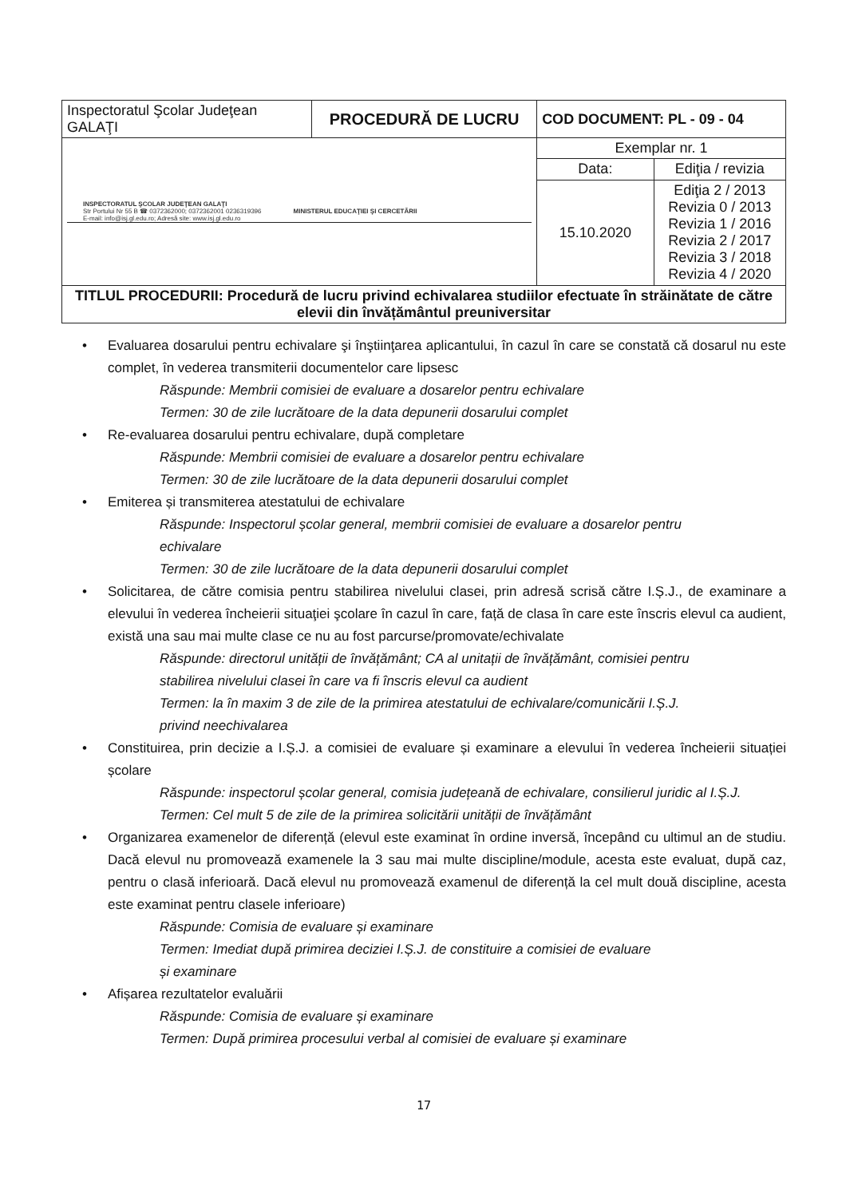| Inspectoratul Şcolar Judeţean GALAŢI | PROCEDURĂ DE LUCRU | COD DOCUMENT: PL - 09 - 04 | |
| INSPECTORATUL ŞCOLAR JUDEŢEAN GALAŢI Str Portului Nr 55 B ☎ 0372362000; 0372362001 0236319396 E-mail: info@isj.gl.edu.ro; Adresă site: www.isj.gl.edu.ro MINISTERUL EDUCAŢIEI ŞI CERCETĂRII | | Exemplar nr. 1 | |
| | | Data: | Ediţia / revizia |
| | | 15.10.2020 | Ediţia 2 / 2013 Revizia 0 / 2013 Revizia 1 / 2016 Revizia 2 / 2017 Revizia 3 / 2018 Revizia 4 / 2020 |
| TITLUL PROCEDURII: Procedură de lucru privind echivalarea studiilor efectuate în străinătate de către elevii din învățământul preuniversitar | | | |
• Evaluarea dosarului pentru echivalare şi înştiinţarea aplicantului, în cazul în care se constată că dosarul nu este complet, în vederea transmiterii documentelor care lipsesc
Răspunde: Membrii comisiei de evaluare a dosarelor pentru echivalare
Termen: 30 de zile lucrătoare de la data depunerii dosarului complet
• Re-evaluarea dosarului pentru echivalare, după completare
Răspunde: Membrii comisiei de evaluare a dosarelor pentru echivalare
Termen: 30 de zile lucrătoare de la data depunerii dosarului complet
• Emiterea și transmiterea atestatului de echivalare
Răspunde: Inspectorul școlar general, membrii comisiei de evaluare a dosarelor pentru
echivalare
Termen: 30 de zile lucrătoare de la data depunerii dosarului complet
• Solicitarea, de către comisia pentru stabilirea nivelului clasei, prin adresă scrisă către I.Ș.J., de examinare a elevului în vederea încheierii situaţiei şcolare în cazul în care, față de clasa în care este înscris elevul ca audient, există una sau mai multe clase ce nu au fost parcurse/promovate/echivalate
Răspunde: directorul unității de învățământ; CA al unitații de învățământ, comisiei pentru
stabilirea nivelului clasei în care va fi înscris elevul ca audient
Termen: la în maxim 3 de zile de la primirea atestatului de echivalare/comunicării I.Ș.J.
privind neechivalarea
• Constituirea, prin decizie a I.Ș.J. a comisiei de evaluare și examinare a elevului în vederea încheierii situației școlare
Răspunde: inspectorul școlar general, comisia județeană de echivalare, consilierul juridic al I.Ș.J.
Termen: Cel mult 5 de zile de la primirea solicitării unității de învățământ
• Organizarea examenelor de diferență (elevul este examinat în ordine inversă, începând cu ultimul an de studiu. Dacă elevul nu promovează examenele la 3 sau mai multe discipline/module, acesta este evaluat, după caz, pentru o clasă inferioară. Dacă elevul nu promovează examenul de diferență la cel mult două discipline, acesta este examinat pentru clasele inferioare)
Răspunde: Comisia de evaluare și examinare
Termen: Imediat după primirea deciziei I.Ș.J. de constituire a comisiei de evaluare
și examinare
• Afișarea rezultatelor evaluării
Răspunde: Comisia de evaluare și examinare
Termen: După primirea procesului verbal al comisiei de evaluare și examinare
17